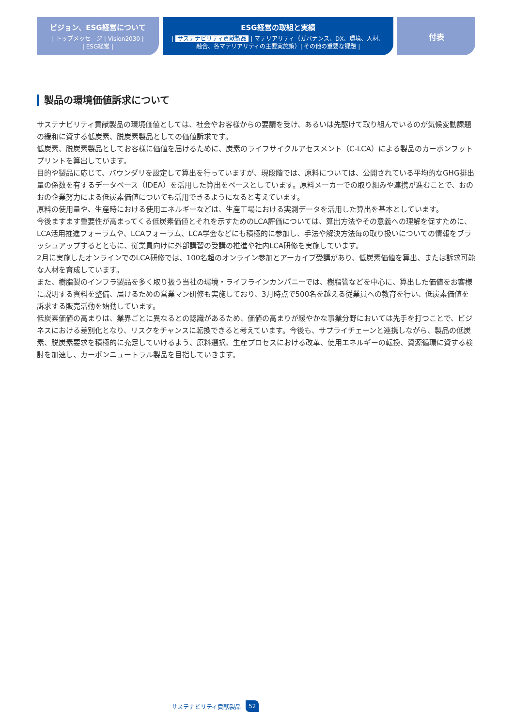ビジョン、ESG経営について
| トップメッセージ | Vision2030 |
| ESG経営 |
ESG経営の取組と実績
| サステナビリティ貢献製品 | マテリアリティ（ガバナンス、DX、環境、人材、
融合、各マテリアリティの主要実施策）| その他の重要な課題 |
付表
製品の環境価値訴求について
サステナビリティ貢献製品の環境価値としては、社会やお客様からの要請を受け、あるいは先駆けて取り組んでいるのが気候変動課題の緩和に資する低炭素、脱炭素製品としての価値訴求です。
低炭素、脱炭素製品としてお客様に価値を届けるために、炭素のライフサイクルアセスメント（C-LCA）による製品のカーボンフットプリントを算出しています。
目的や製品に応じて、バウンダリを設定して算出を行っていますが、現段階では、原料については、公開されている平均的なGHG排出量の係数を有するデータベース（IDEA）を活用した算出をベースとしています。原料メーカーでの取り組みや連携が進むことで、おのおの企業努力による低炭素価値についても活用できるようになると考えています。
原料の使用量や、生産時における使用エネルギーなどは、生産工場における実測データを活用した算出を基本としています。
今後ますます重要性が高まってくる低炭素価値とそれを示すためのLCA評価については、算出方法やその意義への理解を促すために、LCA活用推進フォーラムや、LCAフォーラム、LCA学会などにも積極的に参加し、手法や解決方法毎の取り扱いについての情報をブラッシュアップするとともに、従業員向けに外部講習の受講の推進や社内LCA研修を実施しています。
2月に実施したオンラインでのLCA研修では、100名超のオンライン参加とアーカイブ受講があり、低炭素価値を算出、または訴求可能な人材を育成しています。
また、樹脂製のインフラ製品を多く取り扱う当社の環境・ライフラインカンパニーでは、樹脂管などを中心に、算出した価値をお客様に説明する資料を整備、届けるための営業マン研修も実施しており、3月時点で500名を越える従業員への教育を行い、低炭素価値を訴求する販売活動を始動しています。
低炭素価値の高まりは、業界ごとに異なるとの認識があるため、価値の高まりが緩やかな事業分野においては先手を打つことで、ビジネスにおける差別化となり、リスクをチャンスに転換できると考えています。今後も、サプライチェーンと連携しながら、製品の低炭素、脱炭素要求を積極的に充足していけるよう、原料選択、生産プロセスにおける改革、使用エネルギーの転換、資源循環に資する検討を加速し、カーボンニュートラル製品を目指していきます。
サステナビリティ貢献製品 52